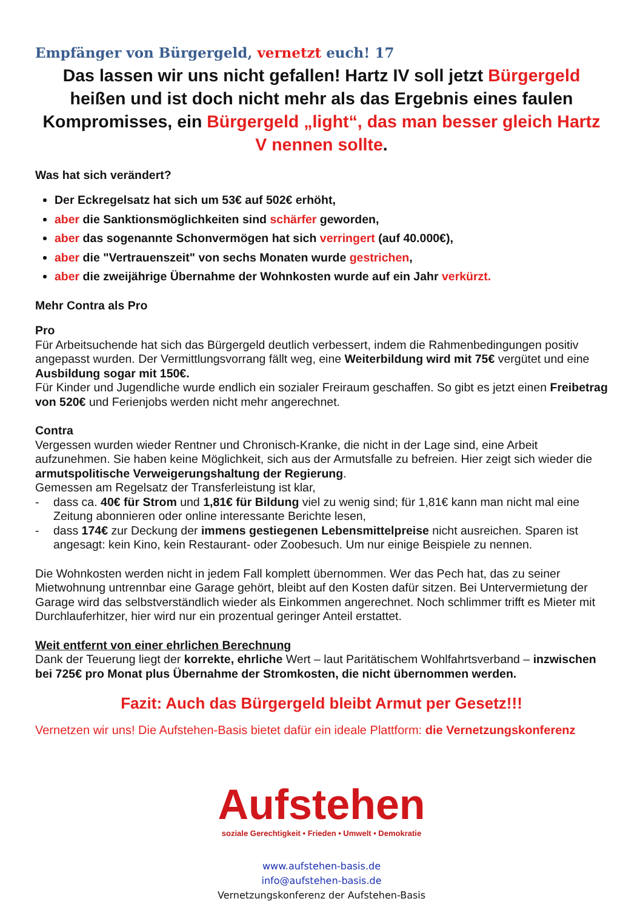Empfänger von Bürgergeld, vernetzt euch! 17
Das lassen wir uns nicht gefallen! Hartz IV soll jetzt Bürgergeld heißen und ist doch nicht mehr als das Ergebnis eines faulen Kompromisses, ein Bürgergeld „light“, das man besser gleich Hartz V nennen sollte.
Was hat sich verändert?
Der Eckregelsatz hat sich um 53€ auf 502€ erhöht,
aber die Sanktionsmöglichkeiten sind schärfer geworden,
aber das sogenannte Schonvermögen hat sich verringert (auf 40.000€),
aber die "Vertrauenszeit" von sechs Monaten wurde gestrichen,
aber die zweijährige Übernahme der Wohnkosten wurde auf ein Jahr verkürzt.
Mehr Contra als Pro
Pro
Für Arbeitsuchende hat sich das Bürgergeld deutlich verbessert, indem die Rahmenbedingungen positiv angepasst wurden. Der Vermittlungsvorrang fällt weg, eine Weiterbildung wird mit 75€ vergütet und eine Ausbildung sogar mit 150€.
Für Kinder und Jugendliche wurde endlich ein sozialer Freiraum geschaffen. So gibt es jetzt einen Freibetrag von 520€ und Ferienjobs werden nicht mehr angerechnet.
Contra
Vergessen wurden wieder Rentner und Chronisch-Kranke, die nicht in der Lage sind, eine Arbeit aufzunehmen. Sie haben keine Möglichkeit, sich aus der Armutsfalle zu befreien. Hier zeigt sich wieder die armutspolitische Verweigerungshaltung der Regierung.
Gemessen am Regelsatz der Transferleistung ist klar,
- dass ca. 40€ für Strom und 1,81€ für Bildung viel zu wenig sind; für 1,81€ kann man nicht mal eine Zeitung abonnieren oder online interessante Berichte lesen,
- dass 174€ zur Deckung der immens gestiegenen Lebensmittelpreise nicht ausreichen. Sparen ist angesagt: kein Kino, kein Restaurant- oder Zoobesuch. Um nur einige Beispiele zu nennen.
Die Wohnkosten werden nicht in jedem Fall komplett übernommen. Wer das Pech hat, das zu seiner Mietwohnung untrennbar eine Garage gehört, bleibt auf den Kosten dafür sitzen. Bei Untervermietung der Garage wird das selbstverständlich wieder als Einkommen angerechnet. Noch schlimmer trifft es Mieter mit Durchlauferhitzer, hier wird nur ein prozentual geringer Anteil erstattet.
Weit entfernt von einer ehrlichen Berechnung
Dank der Teuerung liegt der korrekte, ehrliche Wert – laut Paritätischem Wohlfahrtsverband – inzwischen bei 725€ pro Monat plus Übernahme der Stromkosten, die nicht übernommen werden.
Fazit: Auch das Bürgergeld bleibt Armut per Gesetz!!!
Vernetzen wir uns! Die Aufstehen-Basis bietet dafür ein ideale Plattform: die Vernetzungskonferenz
Aufstehen
soziale Gerechtigkeit • Frieden • Umwelt • Demokratie
www.aufstehen-basis.de
info@aufstehen-basis.de
Vernetzungskonferenz der Aufstehen-Basis